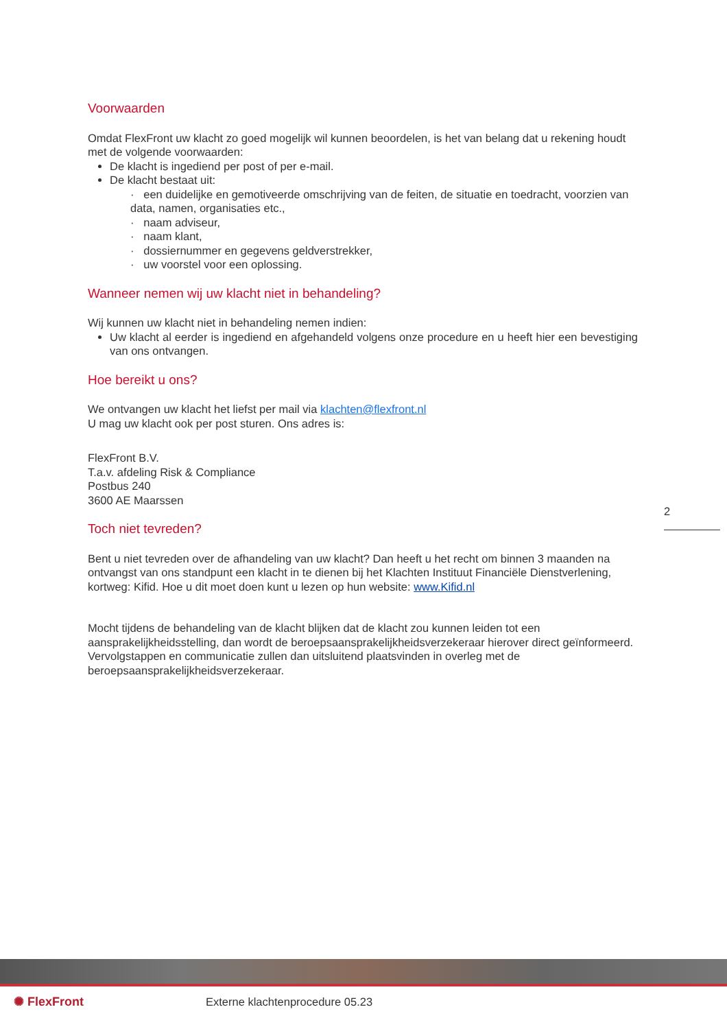Voorwaarden
Omdat FlexFront uw klacht zo goed mogelijk wil kunnen beoordelen, is het van belang dat u rekening houdt met de volgende voorwaarden:
De klacht is ingediend per post of per e-mail.
De klacht bestaat uit:
· een duidelijke en gemotiveerde omschrijving van de feiten, de situatie en toedracht, voorzien van data, namen, organisaties etc.,
· naam adviseur,
· naam klant,
· dossiernummer en gegevens geldverstrekker,
· uw voorstel voor een oplossing.
Wanneer nemen wij uw klacht niet in behandeling?
Wij kunnen uw klacht niet in behandeling nemen indien:
Uw klacht al eerder is ingediend en afgehandeld volgens onze procedure en u heeft hier een bevestiging van ons ontvangen.
Hoe bereikt u ons?
We ontvangen uw klacht het liefst per mail via klachten@flexfront.nl
U mag uw klacht ook per post sturen. Ons adres is:
FlexFront B.V.
T.a.v. afdeling Risk & Compliance
Postbus 240
3600 AE Maarssen
Toch niet tevreden?
Bent u niet tevreden over de afhandeling van uw klacht? Dan heeft u het recht om binnen 3 maanden na ontvangst van ons standpunt een klacht in te dienen bij het Klachten Instituut Financiële Dienstverlening, kortweg: Kifid. Hoe u dit moet doen kunt u lezen op hun website: www.Kifid.nl
Mocht tijdens de behandeling van de klacht blijken dat de klacht zou kunnen leiden tot een aansprakelijkheidsstelling, dan wordt de beroepsaansprakelijkheidsverzekeraar hierover direct geïnformeerd. Vervolgstappen en communicatie zullen dan uitsluitend plaatsvinden in overleg met de beroepsaansprakelijkheidsverzekeraar.
2
✺ FlexFront
Externe klachtenprocedure 05.23